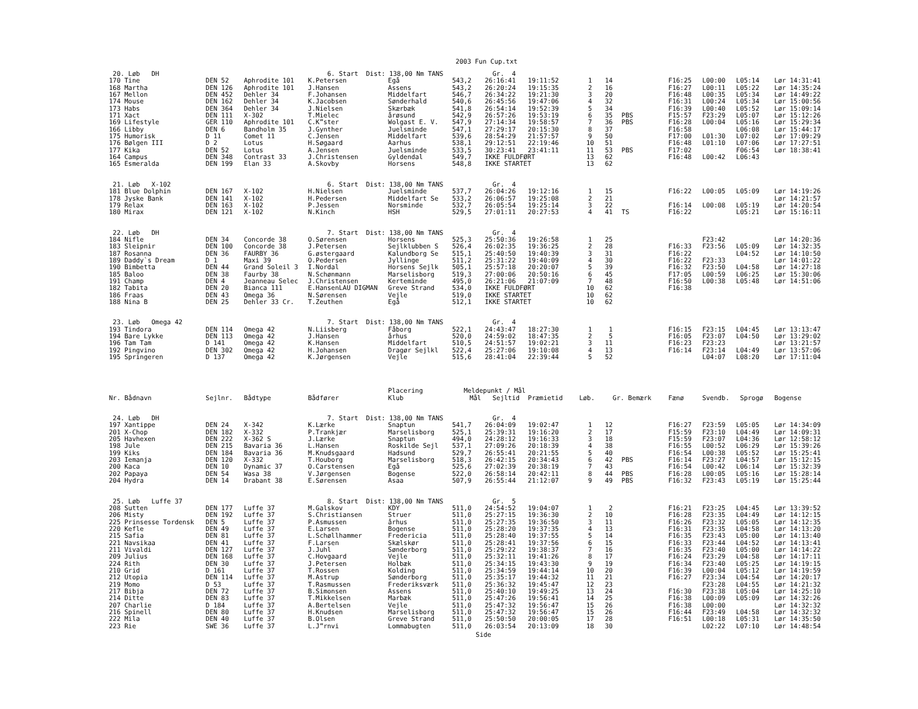2003 Fun Cup.txt
| 20. Løb DH | | | 6. Start Dist: 138,00 Nm TANS | | | Gr. 4 | | | | | | | | |
| 170 Tine | DEN 52 | Aphrodite 101 | K.Petersen | Egå | 543,2 | 26:16:41 | 19:11:52 | 1 | 14 | | F16:25 | L00:00 | L05:14 | Lør 14:31:41 |
| 168 Martha | DEN 126 | Aphrodite 101 | J.Hansen | Assens | 543,2 | 26:20:24 | 19:15:35 | 2 | 16 | | F16:27 | L00:11 | L05:22 | Lør 14:35:24 |
| 167 Mellon | DEN 452 | Dehler 34 | F.Johansen | Middelfart | 546,7 | 26:34:22 | 19:21:30 | 3 | 20 | | F16:48 | L00:35 | L05:34 | Lør 14:49:22 |
| 174 Mouse | DEN 162 | Dehler 34 | K.Jacobsen | Sønderhald | 540,6 | 26:45:56 | 19:47:06 | 4 | 32 | | F16:31 | L00:24 | L05:34 | Lør 15:00:56 |
| 173 Habs | DEN 364 | Dehler 34 | J.Nielsen | Skærbæk | 541,8 | 26:54:14 | 19:52:39 | 5 | 34 | | F16:39 | L00:40 | L05:52 | Lør 15:09:14 |
| 171 Xact | DEN 111 | X-302 | T.Mielec | årøsund | 542,9 | 26:57:26 | 19:53:19 | 6 | 35 | PBS | F15:57 | F23:29 | L05:07 | Lør 15:12:26 |
| 169 Lifestyle | GER 110 | Aphrodite 101 | C.K”ster | Wolgast E. V. | 547,9 | 27:14:34 | 19:58:57 | 7 | 36 | PBS | F16:28 | L00:04 | L05:16 | Lør 15:29:34 |
| 166 Libby | DEN 6 | Bandholm 35 | J.Gynther | Juelsminde | 547,1 | 27:29:17 | 20:15:30 | 8 | 37 | | F16:58 | | L06:08 | Lør 15:44:17 |
| 175 Humorisk | D 11 | Comet 11 | C.Jensen | Middelfart | 539,6 | 28:54:29 | 21:57:57 | 9 | 50 | | F17:00 | L01:30 | L07:02 | Lør 17:09:29 |
| 176 Bølgen III | D 2 | Lotus | H.Søgaard | Aarhus | 538,1 | 29:12:51 | 22:19:46 | 10 | 51 | | F16:48 | L01:10 | L07:06 | Lør 17:27:51 |
| 177 Kika | DEN 52 | Lotus | A.Jensen | Juelsminde | 533,5 | 30:23:41 | 23:41:11 | 11 | 53 | PBS | F17:02 | | F06:54 | Lør 18:38:41 |
| 164 Campus | DEN 348 | Contrast 33 | J.Christensen | Gyldendal | 549,7 | IKKE FULDFØRT | | 13 | 62 | | F16:48 | L00:42 | L06:43 | |
| 165 Esmeralda | DEN 199 | Elan 33 | A.Skovby | Horsens | 548,8 | IKKE STARTET | | 13 | 62 | | | | | |
| 21. Løb X-102 | | | 6. Start Dist: 138,00 Nm TANS | | | Gr. 4 | | | | | | | | |
| 181 Blue Dolphin | DEN 167 | X-102 | H.Nielsen | Juelsminde | 537,7 | 26:04:26 | 19:12:16 | 1 | 15 | | F16:22 | L00:05 | L05:09 | Lør 14:19:26 |
| 178 Jyske Bank | DEN 141 | X-102 | H.Pedersen | Middelfart Se | 533,2 | 26:06:57 | 19:25:08 | 2 | 21 | | | | | Lør 14:21:57 |
| 179 Relax | DEN 163 | X-102 | P.Jessen | Norsminde | 532,7 | 26:05:54 | 19:25:14 | 3 | 22 | | F16:14 | L00:08 | L05:19 | Lør 14:20:54 |
| 180 Mirax | DEN 121 | X-102 | N.Kinch | HSH | 529,5 | 27:01:11 | 20:27:53 | 4 | 41 | TS | F16:22 | | L05:21 | Lør 15:16:11 |
| 22. Løb DH | | | 7. Start Dist: 138,00 Nm TANS | | | Gr. 4 | | | | | | | | |
| 184 Nifle | DEN 34 | Concorde 38 | O.Sørensen | Horsens | 525,3 | 25:50:36 | 19:26:58 | 1 | 25 | | | F23:42 | | Lør 14:20:36 |
| 183 Sleipnir | DEN 100 | Concorde 38 | J.Petersen | Sejlklubben S | 526,4 | 26:02:35 | 19:36:25 | 2 | 28 | | F16:33 | F23:56 | L05:09 | Lør 14:32:35 |
| 187 Rosanna | DEN 36 | FAURBY 36 | G.østergaard | Kalundborg Se | 515,1 | 25:40:50 | 19:40:39 | 3 | 31 | | F16:22 | | L04:52 | Lør 14:10:50 |
| 189 Daddy`s Dream | D 1 | Maxi 39 | O.Pedersen | Jyllinge | 511,2 | 25:31:22 | 19:40:09 | 4 | 30 | | F16:22 | F23:33 | | Lør 14:01:22 |
| 190 Bimbetta | DEN 44 | Grand Soleil 3 | I.Nordal | Horsens Sejlk | 505,1 | 25:57:18 | 20:20:07 | 5 | 39 | | F16:32 | F23:50 | L04:58 | Lør 14:27:18 |
| 185 Baloo | DEN 38 | Faurby 38 | N.Schønmann | Marselisborg | 519,3 | 27:00:06 | 20:50:16 | 6 | 45 | | F17:05 | L00:59 | L06:25 | Lør 15:30:06 |
| 191 Champ | DEN 4 | Jeanneau Selec | J.Christensen | Kerteminde | 495,0 | 26:21:06 | 21:07:09 | 7 | 48 | | F16:50 | L00:38 | L05:48 | Lør 14:51:06 |
| 182 Tabita | DEN 20 | Bianca 111 | E.HansenLAU DIGMAN | Greve Strand | 534,0 | IKKE FULDFØRT | | 10 | 62 | | F16:38 | | | |
| 186 Fraas | DEN 43 | Omega 36 | N.Sørensen | Vejle | 519,0 | IKKE STARTET | | 10 | 62 | | | | | |
| 188 Nina B | DEN 25 | Dehler 33 Cr. | T.Zeuthen | Egå | 512,1 | IKKE STARTET | | 10 | 62 | | | | | |
| 23. Løb Omega 42 | | | 7. Start Dist: 138,00 Nm TANS | | | Gr. 4 | | | | | | | | |
| 193 Tindora | DEN 114 | Omega 42 | N.Liisberg | Fåborg | 522,1 | 24:43:47 | 18:27:30 | 1 | 1 | | F16:15 | F23:15 | L04:45 | Lør 13:13:47 |
| 194 Bare Lykke | DEN 113 | Omega 42 | J.Hansen | århus | 520,0 | 24:59:02 | 18:47:35 | 2 | 5 | | F16:05 | F23:07 | L04:50 | Lør 13:29:02 |
| 196 Tam Tam | D 141 | Omega 42 | K.Hansen | Middelfart | 510,5 | 24:51:57 | 19:02:21 | 3 | 11 | | F16:23 | F23:23 | | Lør 13:21:57 |
| 192 Pingvino | DEN 302 | Omega 42 | H.Johansen | Dragør Sejlkl | 522,4 | 25:27:06 | 19:10:08 | 4 | 13 | | F16:14 | F23:14 | L04:49 | Lør 13:57:06 |
| 195 Springeren | D 137 | Omega 42 | K.Jørgensen | Vejle | 515,6 | 28:41:04 | 22:39:44 | 5 | 52 | | | L04:07 | L08:20 | Lør 17:11:04 |
| | | | | Placering | Meldepunkt / Mål | | | | | | | | | |
| Nr. Bådnavn | Sejlnr. | Bådtype | Bådfører | Klub | Mål | Sejltid | Præmietid | Løb. | Gr. Bemærk | | Fænø | Svendb. | Sprogø | Bogense |
| 24. Løb DH | | | 7. Start Dist: 138,00 Nm TANS | | | Gr. 4 | | | | | | | | |
| 197 Xantippe | DEN 24 | X-342 | K.Lærke | Snaptun | 541,7 | 26:04:09 | 19:02:47 | 1 | 12 | | F16:27 | F23:59 | L05:05 | Lør 14:34:09 |
| 201 X-Chop | DEN 182 | X-332 | P.Trankjær | Marselisborg | 525,1 | 25:39:31 | 19:16:20 | 2 | 17 | | F15:59 | F23:10 | L04:49 | Lør 14:09:31 |
| 205 Havhexen | DEN 222 | X-362 S | J.Lærke | Snaptun | 494,0 | 24:28:12 | 19:16:33 | 3 | 18 | | F15:59 | F23:07 | L04:36 | Lør 12:58:12 |
| 198 Jule | DEN 215 | Bavaria 36 | L.Hansen | Roskilde Sejl | 537,1 | 27:09:26 | 20:18:39 | 4 | 38 | | F16:55 | L00:52 | L06:29 | Lør 15:39:26 |
| 199 Kiks | DEN 184 | Bavaria 36 | M.Knudsgaard | Hadsund | 529,7 | 26:55:41 | 20:21:55 | 5 | 40 | | F16:54 | L00:38 | L05:52 | Lør 15:25:41 |
| 203 Iemanja | DEN 120 | X-332 | T.Houborg | Marselisborg | 518,3 | 26:42:15 | 20:34:43 | 6 | 42 | PBS | F16:14 | F23:27 | L04:57 | Lør 15:12:15 |
| 200 Kaca | DEN 10 | Dynamic 37 | O.Carstensen | Egå | 525,6 | 27:02:39 | 20:38:19 | 7 | 43 | | F16:54 | L00:42 | L06:14 | Lør 15:32:39 |
| 202 Papaya | DEN 54 | Wasa 38 | V.Jørgensen | Bogense | 522,0 | 26:58:14 | 20:42:11 | 8 | 44 | PBS | F16:28 | L00:05 | L05:16 | Lør 15:28:14 |
| 204 Hydra | DEN 14 | Drabant 38 | E.Sørensen | Asaa | 507,9 | 26:55:44 | 21:12:07 | 9 | 49 | PBS | F16:32 | F23:43 | L05:19 | Lør 15:25:44 |
| 25. Løb Luffe 37 | | | 8. Start Dist: 138,00 Nm TANS | | | Gr. 5 | | | | | | | | |
| 208 Sutten | DEN 177 | Luffe 37 | M.Galskov | KDY | 511,0 | 24:54:52 | 19:04:07 | 1 | 2 | | F16:21 | F23:25 | L04:45 | Lør 13:39:52 |
| 206 Misty | DEN 192 | Luffe 37 | S.Christiansen | Struer | 511,0 | 25:27:15 | 19:36:30 | 2 | 10 | | F16:28 | F23:35 | L04:49 | Lør 14:12:15 |
| 225 Prinsesse Tordensk | DEN 5 | Luffe 37 | P.Asmussen | århus | 511,0 | 25:27:35 | 19:36:50 | 3 | 11 | | F16:26 | F23:32 | L05:05 | Lør 14:12:35 |
| 220 Kefle | DEN 49 | Luffe 37 | E.Larsen | Bogense | 511,0 | 25:28:20 | 19:37:35 | 4 | 13 | | F16:31 | F23:35 | L04:58 | Lør 14:13:20 |
| 215 Safia | DEN 81 | Luffe 37 | L.Schøllhammer | Fredericia | 511,0 | 25:28:40 | 19:37:55 | 5 | 14 | | F16:35 | F23:43 | L05:00 | Lør 14:13:40 |
| 221 Navsikaa | DEN 41 | Luffe 37 | F.Larsen | Skælskør | 511,0 | 25:28:41 | 19:37:56 | 6 | 15 | | F16:33 | F23:44 | L04:52 | Lør 14:13:41 |
| 211 Vivaldi | DEN 127 | Luffe 37 | J.Juhl | Sønderborg | 511,0 | 25:29:22 | 19:38:37 | 7 | 16 | | F16:35 | F23:40 | L05:00 | Lør 14:14:22 |
| 209 Julius | DEN 168 | Luffe 37 | C.Hovgaard | Vejle | 511,0 | 25:32:11 | 19:41:26 | 8 | 17 | | F16:24 | F23:29 | L04:58 | Lør 14:17:11 |
| 224 Rith | DEN 30 | Luffe 37 | J.Petersen | Holbæk | 511,0 | 25:34:15 | 19:43:30 | 9 | 19 | | F16:34 | F23:40 | L05:25 | Lør 14:19:15 |
| 210 Grid | D 161 | Luffe 37 | T.Rossen | Kolding | 511,0 | 25:34:59 | 19:44:14 | 10 | 20 | | F16:39 | L00:04 | L05:12 | Lør 14:19:59 |
| 212 Utopia | DEN 114 | Luffe 37 | M.Astrup | Sønderborg | 511,0 | 25:35:17 | 19:44:32 | 11 | 21 | | F16:27 | F23:34 | L04:54 | Lør 14:20:17 |
| 219 Momo | D 53 | Luffe 37 | T.Rasmussen | Frederiksværk | 511,0 | 25:36:32 | 19:45:47 | 12 | 23 | | | F23:28 | L04:55 | Lør 14:21:32 |
| 217 Bibja | DEN 72 | Luffe 37 | B.Simonsen | Assens | 511,0 | 25:40:10 | 19:49:25 | 13 | 24 | | F16:30 | F23:38 | L05:04 | Lør 14:25:10 |
| 214 Ditte | DEN 83 | Luffe 37 | T.Mikkelsen | Marbæk | 511,0 | 25:47:26 | 19:56:41 | 14 | 25 | | F16:38 | L00:09 | L05:09 | Lør 14:32:26 |
| 207 Charlie | D 184 | Luffe 37 | A.Bertelsen | Vejle | 511,0 | 25:47:32 | 19:56:47 | 15 | 26 | | F16:38 | L00:00 | | Lør 14:32:32 |
| 216 Spinell | DEN 80 | Luffe 37 | H.Knudsen | Marselisborg | 511,0 | 25:47:32 | 19:56:47 | 15 | 26 | | F16:44 | F23:49 | L04:58 | Lør 14:32:32 |
| 222 Mila | DEN 40 | Luffe 37 | B.Olsen | Greve Strand | 511,0 | 25:50:50 | 20:00:05 | 17 | 28 | | F16:51 | L00:18 | L05:31 | Lør 14:35:50 |
| 223 Rie | SWE 36 | Luffe 37 | L.J”rnvi | Lommabugten | 511,0 | 26:03:54 | 20:13:09 | 18 | 30 | | | L02:22 | L07:10 | Lør 14:48:54 |
Side